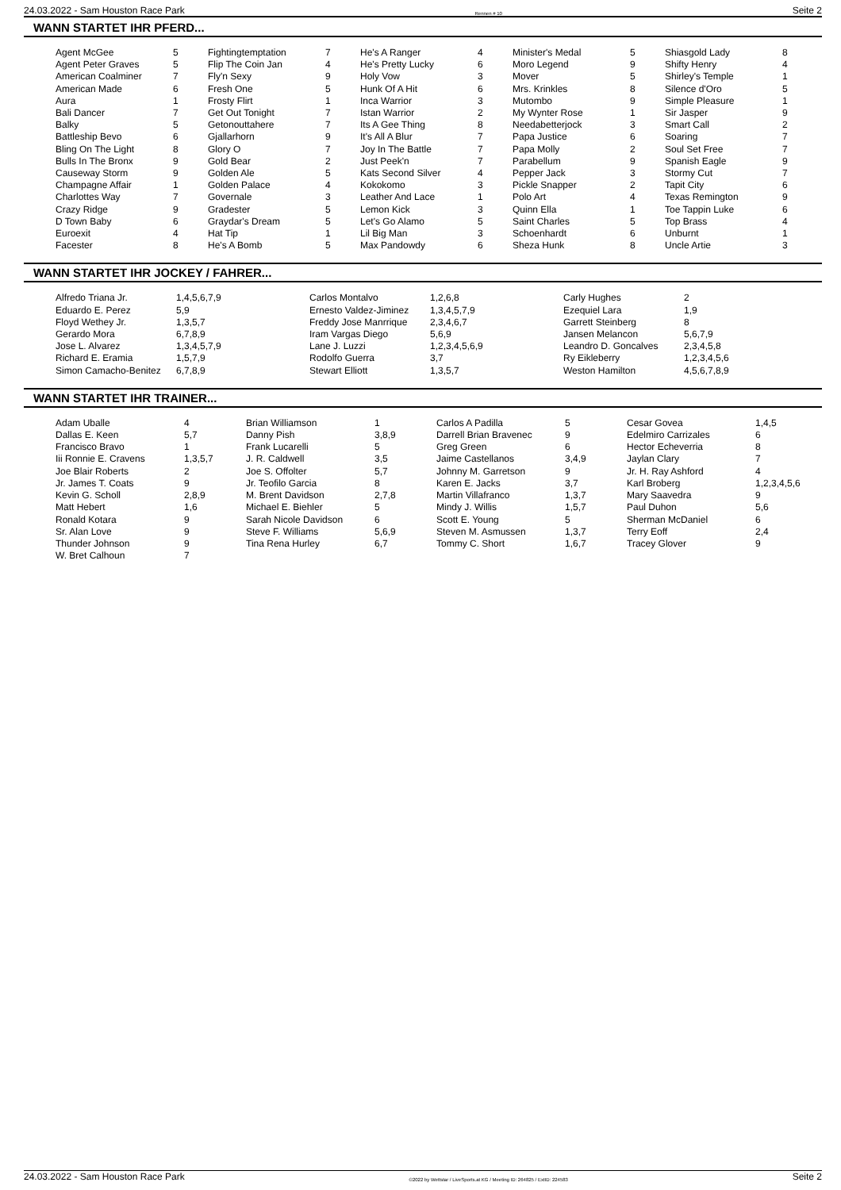24.03.2022 - Sam Houston Race Park Rennen # 10 Seite 2
WANN STARTET IHR PFERD...
| Agent McGee | 5 | Fightingtemptation | 7 | He's A Ranger | 4 | Minister's Medal | 5 | Shiasgold Lady | 8 |
| Agent Peter Graves | 5 | Flip The Coin Jan | 4 | He's Pretty Lucky | 6 | Moro Legend | 9 | Shifty Henry | 4 |
| American Coalminer | 7 | Fly'n Sexy | 9 | Holy Vow | 3 | Mover | 5 | Shirley's Temple | 1 |
| American Made | 6 | Fresh One | 5 | Hunk Of A Hit | 6 | Mrs. Krinkles | 8 | Silence d'Oro | 5 |
| Aura | 1 | Frosty Flirt | 1 | Inca Warrior | 3 | Mutombo | 9 | Simple Pleasure | 1 |
| Bali Dancer | 7 | Get Out Tonight | 7 | Istan Warrior | 2 | My Wynter Rose | 1 | Sir Jasper | 9 |
| Balky | 5 | Getonouttahere | 7 | Its A Gee Thing | 8 | Needabetterjock | 3 | Smart Call | 2 |
| Battleship Bevo | 6 | Gjallarhorn | 9 | It's All A Blur | 7 | Papa Justice | 6 | Soaring | 7 |
| Bling On The Light | 8 | Glory O | 7 | Joy In The Battle | 7 | Papa Molly | 2 | Soul Set Free | 7 |
| Bulls In The Bronx | 9 | Gold Bear | 2 | Just Peek'n | 7 | Parabellum | 9 | Spanish Eagle | 9 |
| Causeway Storm | 9 | Golden Ale | 5 | Kats Second Silver | 4 | Pepper Jack | 3 | Stormy Cut | 7 |
| Champagne Affair | 1 | Golden Palace | 4 | Kokokomo | 3 | Pickle Snapper | 2 | Tapit City | 6 |
| Charlottes Way | 7 | Governale | 3 | Leather And Lace | 1 | Polo Art | 4 | Texas Remington | 9 |
| Crazy Ridge | 9 | Gradester | 5 | Lemon Kick | 3 | Quinn Ella | 1 | Toe Tappin Luke | 6 |
| D Town Baby | 6 | Graydar's Dream | 5 | Let's Go Alamo | 5 | Saint Charles | 5 | Top Brass | 4 |
| Euroexit | 4 | Hat Tip | 1 | Lil Big Man | 3 | Schoenhardt | 6 | Unburnt | 1 |
| Facester | 8 | He's A Bomb | 5 | Max Pandowdy | 6 | Sheza Hunk | 8 | Uncle Artie | 3 |
WANN STARTET IHR JOCKEY / FAHRER...
| Alfredo Triana Jr. | 1,4,5,6,7,9 | Carlos Montalvo | 1,2,6,8 | Carly Hughes | 2 |
| Eduardo E. Perez | 5,9 | Ernesto Valdez-Jiminez | 1,3,4,5,7,9 | Ezequiel Lara | 1,9 |
| Floyd Wethey Jr. | 1,3,5,7 | Freddy Jose Manrrique | 2,3,4,6,7 | Garrett Steinberg | 8 |
| Gerardo Mora | 6,7,8,9 | Iram Vargas Diego | 5,6,9 | Jansen Melancon | 5,6,7,9 |
| Jose L. Alvarez | 1,3,4,5,7,9 | Lane J. Luzzi | 1,2,3,4,5,6,9 | Leandro D. Goncalves | 2,3,4,5,8 |
| Richard E. Eramia | 1,5,7,9 | Rodolfo Guerra | 3,7 | Ry Eikleberry | 1,2,3,4,5,6 |
| Simon Camacho-Benitez | 6,7,8,9 | Stewart Elliott | 1,3,5,7 | Weston Hamilton | 4,5,6,7,8,9 |
WANN STARTET IHR TRAINER...
| Adam Uballe | 4 | Brian Williamson | 1 | Carlos A Padilla | 5 | Cesar Govea | 1,4,5 |
| Dallas E. Keen | 5,7 | Danny Pish | 3,8,9 | Darrell Brian Bravenec | 9 | Edelmiro Carrizales | 6 |
| Francisco Bravo | 1 | Frank Lucarelli | 5 | Greg Green | 6 | Hector Echeverria | 8 |
| Iii Ronnie E. Cravens | 1,3,5,7 | J. R. Caldwell | 3,5 | Jaime Castellanos | 3,4,9 | Jaylan Clary | 7 |
| Joe Blair Roberts | 2 | Joe S. Offolter | 5,7 | Johnny M. Garretson | 9 | Jr. H. Ray Ashford | 4 |
| Jr. James T. Coats | 9 | Jr. Teofilo Garcia | 8 | Karen E. Jacks | 3,7 | Karl Broberg | 1,2,3,4,5,6 |
| Kevin G. Scholl | 2,8,9 | M. Brent Davidson | 2,7,8 | Martin Villafranco | 1,3,7 | Mary Saavedra | 9 |
| Matt Hebert | 1,6 | Michael E. Biehler | 5 | Mindy J. Willis | 1,5,7 | Paul Duhon | 5,6 |
| Ronald Kotara | 9 | Sarah Nicole Davidson | 6 | Scott E. Young | 5 | Sherman McDaniel | 6 |
| Sr. Alan Love | 9 | Steve F. Williams | 5,6,9 | Steven M. Asmussen | 1,3,7 | Terry Eoff | 2,4 |
| Thunder Johnson | 9 | Tina Rena Hurley | 6,7 | Tommy C. Short | 1,6,7 | Tracey Glover | 9 |
| W. Bret Calhoun | 7 | | | | | | |
24.03.2022 - Sam Houston Race Park ©2022 by Wettstar / LiveSports.at KG / Meeting ID: 264825 / ExtID: 224583 Seite 2